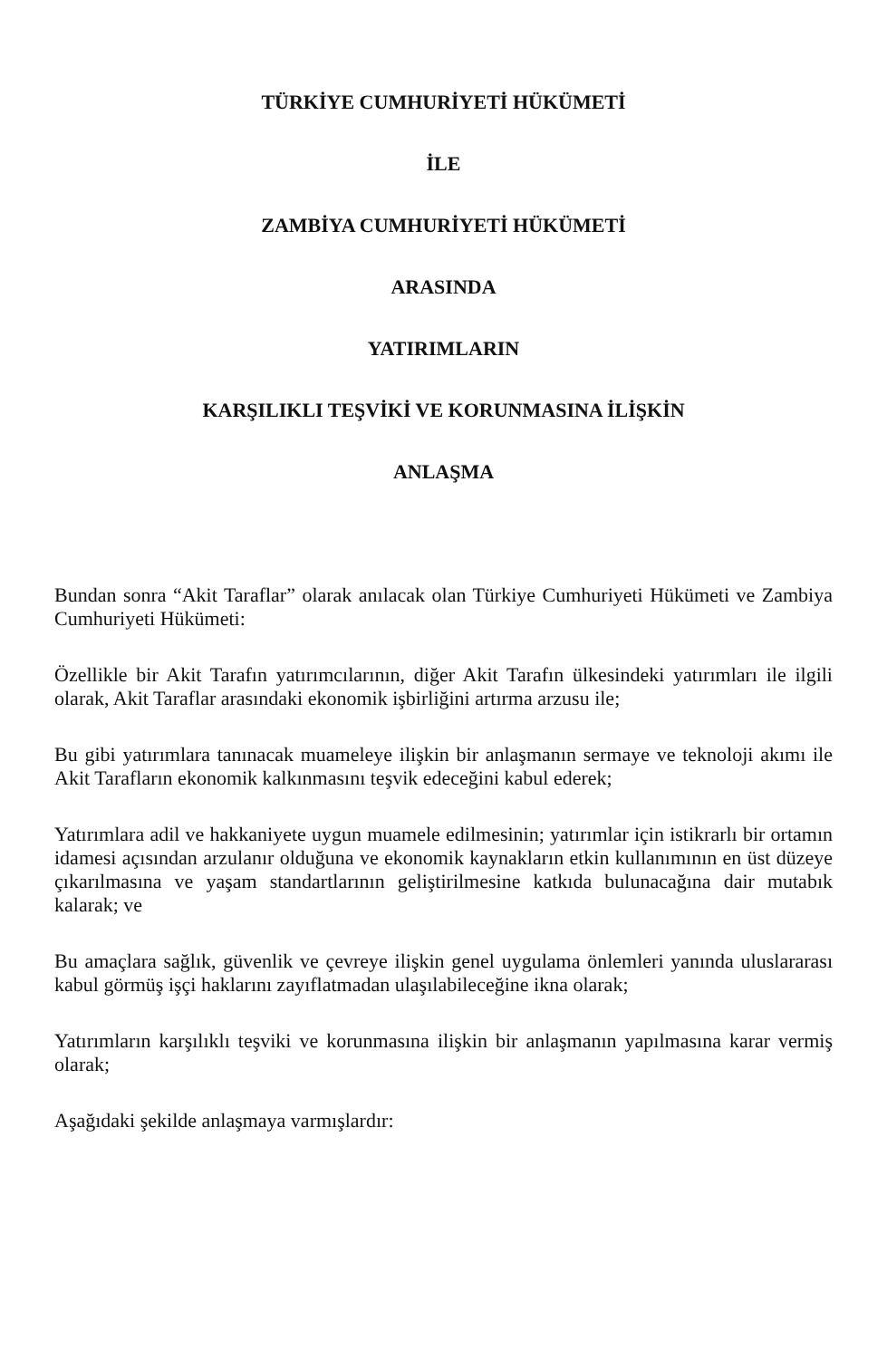TÜRKİYE CUMHURİYETİ HÜKÜMETİ
İLE
ZAMBİYA CUMHURİYETİ HÜKÜMETİ
ARASINDA
YATIRIMLARIN
KARŞILIKLI TEŞVİKİ VE KORUNMASINA İLİŞKİN
ANLAŞMA
Bundan sonra “Akit Taraflar” olarak anılacak olan Türkiye Cumhuriyeti Hükümeti ve Zambiya Cumhuriyeti Hükümeti:
Özellikle bir Akit Tarafın yatırımcılarının, diğer Akit Tarafın ülkesindeki yatırımları ile ilgili olarak, Akit Taraflar arasındaki ekonomik işbirliğini artırma arzusu ile;
Bu gibi yatırımlara tanınacak muameleye ilişkin bir anlaşmanın sermaye ve teknoloji akımı ile Akit Tarafların ekonomik kalkınmasını teşvik edeceğini kabul ederek;
Yatırımlara adil ve hakkaniyete uygun muamele edilmesinin; yatırımlar için istikrarlı bir ortamın idamesi açısından arzulanır olduğuna ve ekonomik kaynakların etkin kullanımının en üst düzeye çıkarılmasına ve yaşam standartlarının geliştirilmesine katkıda bulunacağına dair mutabık kalarak; ve
Bu amaçlara sağlık, güvenlik ve çevreye ilişkin genel uygulama önlemleri yanında uluslararası kabul görmüş işçi haklarını zayıflatmadan ulaşılabileceğine ikna olarak;
Yatırımların karşılıklı teşviki ve korunmasına ilişkin bir anlaşmanın yapılmasına karar vermiş olarak;
Aşağıdaki şekilde anlaşmaya varmışlardır: